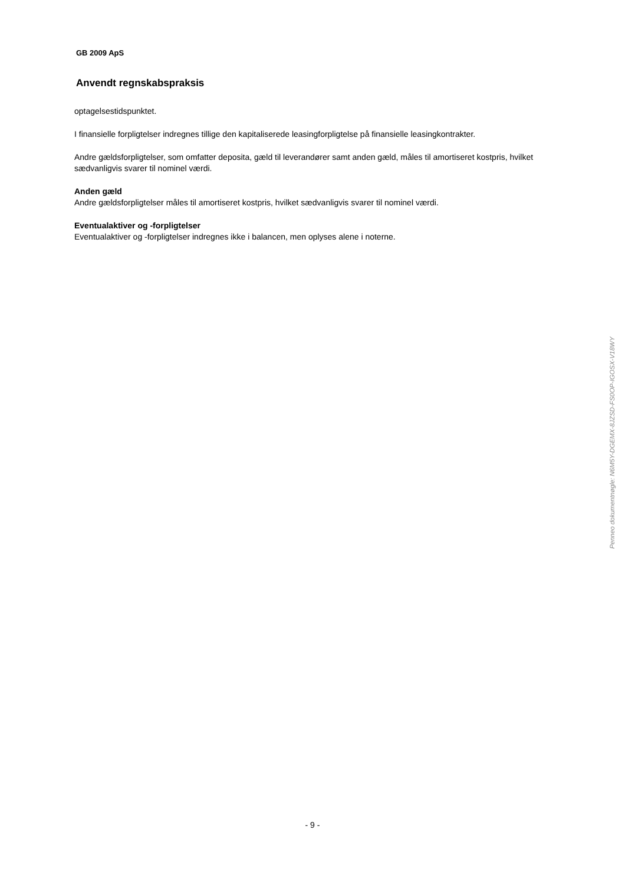GB 2009 ApS
Anvendt regnskabspraksis
optagelsestidspunktet.
I finansielle forpligtelser indregnes tillige den kapitaliserede leasingforpligtelse på finansielle leasingkontrakter.
Andre gældsforpligtelser, som omfatter deposita, gæld til leverandører samt anden gæld, måles til amortiseret kostpris, hvilket sædvanligvis svarer til nominel værdi.
Anden gæld
Andre gældsforpligtelser måles til amortiseret kostpris, hvilket sædvanligvis svarer til nominel værdi.
Eventualaktiver og -forpligtelser
Eventualaktiver og -forpligtelser indregnes ikke i balancen, men oplyses alene i noterne.
Penneo dokumentnøgle: N6M5Y-DGEMX-8JZSD-FS0OP-IGOSX-V18WY
- 9 -